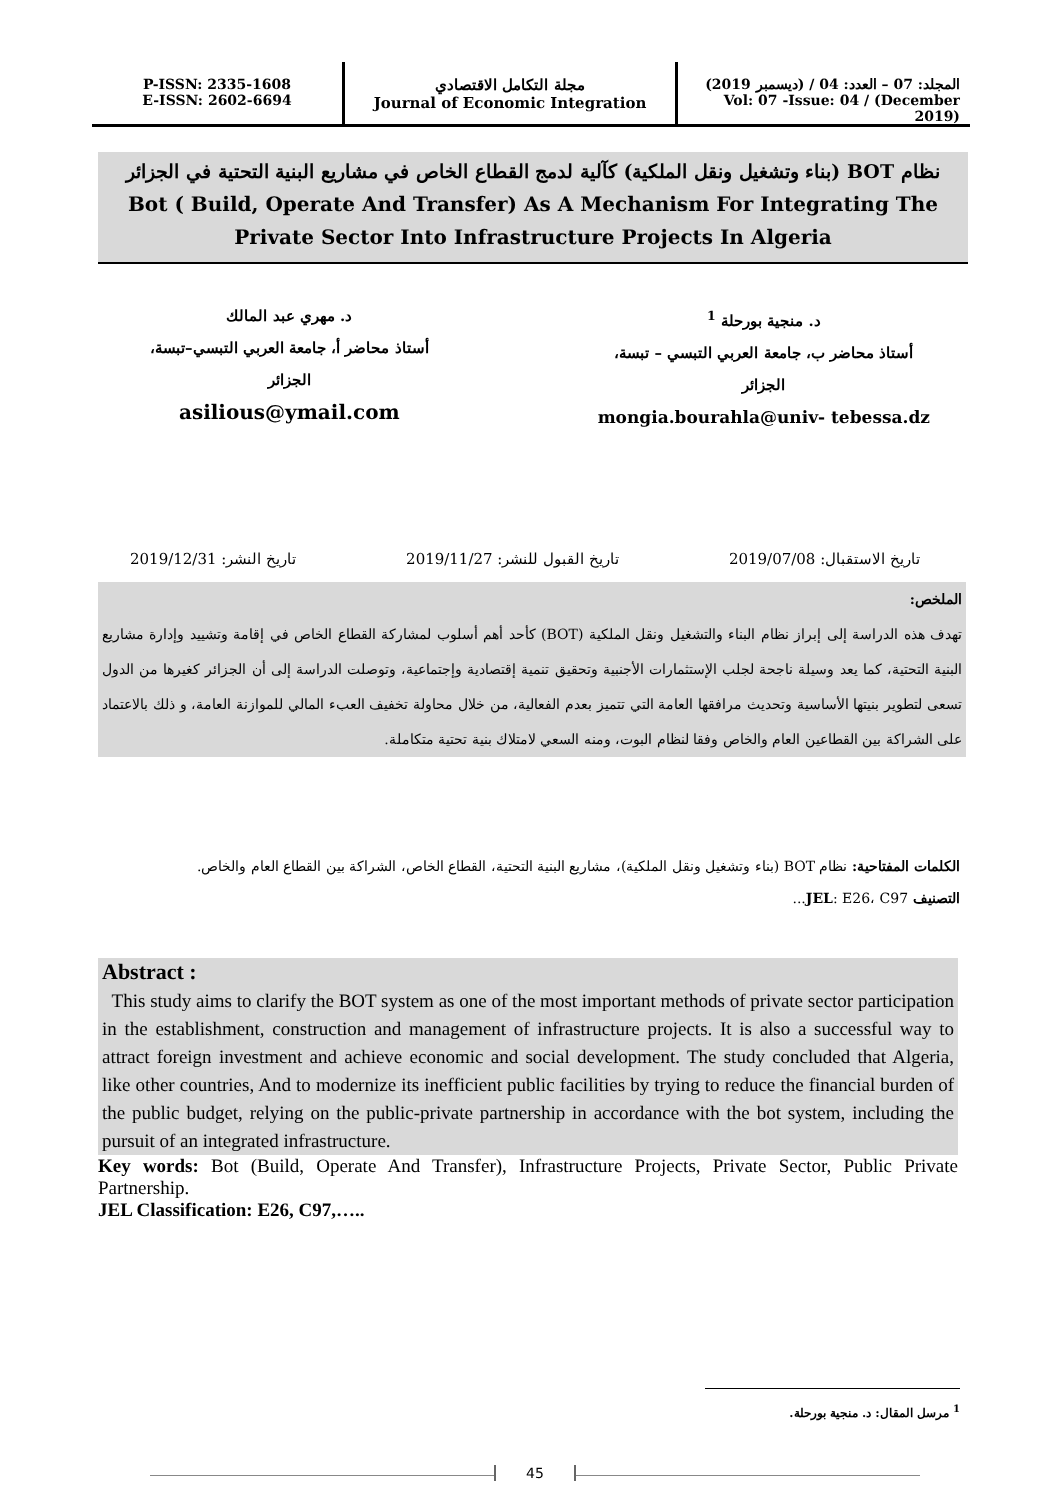P-ISSN: 2335-1608
E-ISSN: 2602-6694
مجلة التكامل الاقتصادي
Journal of Economic Integration
المجلد: 07 – العدد: 04 / (ديسمبر 2019)
Vol: 07 -Issue: 04 / (December 2019)
نظام BOT (بناء وتشغيل ونقل الملكية) كآلية لدمج القطاع الخاص في مشاريع البنية التحتية في الجزائر
Bot ( Build, Operate And Transfer) As A Mechanism For Integrating The
Private Sector Into Infrastructure Projects In Algeria
د. منجية بورحلة <sup>1</sup>
أستاذ محاضر ب، جامعة العربي التبسي – تبسة،
الجزائر
mongia.bourahla@univ- tebessa.dz
د. مهري عبد المالك
أستاذ محاضر أ، جامعة العربي التبسي–تبسة،
الجزائر
asilious@ymail.com
تاريخ الاستقبال: 2019/07/08 تاريخ القبول للنشر: 2019/11/27 تاريخ النشر: 2019/12/31
الملخص:
تهدف هذه الدراسة إلى إبراز نظام البناء والتشغيل ونقل الملكية (BOT) كأحد أهم أسلوب لمشاركة القطاع الخاص في إقامة وتشييد وإدارة مشاريع البنية التحتية، كما يعد وسيلة ناجحة لجلب الإستثمارات الأجنبية وتحقيق تنمية إقتصادية وإجتماعية، وتوصلت الدراسة إلى أن الجزائر كغيرها من الدول تسعى لتطوير بنيتها الأساسية وتحديث مرافقها العامة التي تتميز بعدم الفعالية، من خلال محاولة تخفيف العبء المالي للموازنة العامة، و ذلك بالاعتماد على الشراكة بين القطاعين العام والخاص وفقا لنظام البوت، ومنه السعي لامتلاك بنية تحتية متكاملة.
الكلمات المفتاحية: نظام BOT (بناء وتشغيل ونقل الملكية)، مشاريع البنية التحتية، القطاع الخاص، الشراكة بين القطاع العام والخاص.
التصنيف JEL: E26، C97...
Abstract :
This study aims to clarify the BOT system as one of the most important methods of private sector participation in the establishment, construction and management of infrastructure projects. It is also a successful way to attract foreign investment and achieve economic and social development. The study concluded that Algeria, like other countries, And to modernize its inefficient public facilities by trying to reduce the financial burden of the public budget, relying on the public-private partnership in accordance with the bot system, including the pursuit of an integrated infrastructure.
Key words: Bot (Build, Operate And Transfer), Infrastructure Projects, Private Sector, Public Private Partnership.
JEL Classification: E26, C97,…..
<sup>1</sup> مرسل المقال: د. منجية بورحلة.
45